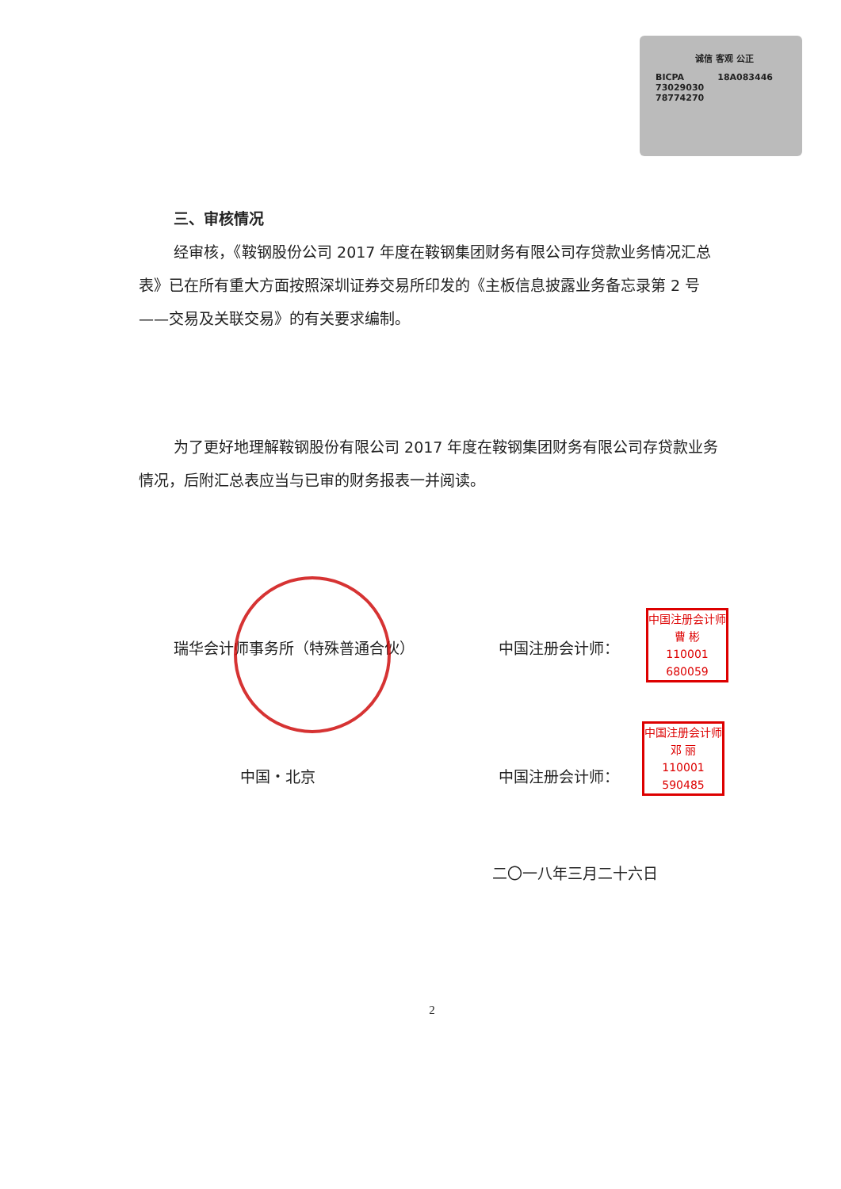诚信 客观 公正
BICPA 18A083446
73029030
78774270
三、审核情况
经审核，《鞍钢股份公司 2017 年度在鞍钢集团财务有限公司存贷款业务情况汇总表》已在所有重大方面按照深圳证券交易所印发的《主板信息披露业务备忘录第 2 号——交易及关联交易》的有关要求编制。
为了更好地理解鞍钢股份有限公司 2017 年度在鞍钢集团财务有限公司存贷款业务情况，后附汇总表应当与已审的财务报表一并阅读。
瑞华会计师事务所（特殊普通合伙） 中国注册会计师：
中国・北京 中国注册会计师：
二〇一八年三月二十六日
2
中国注册会计师
曹 彬
110001
680059
中国注册会计师
邓 丽
110001
590485